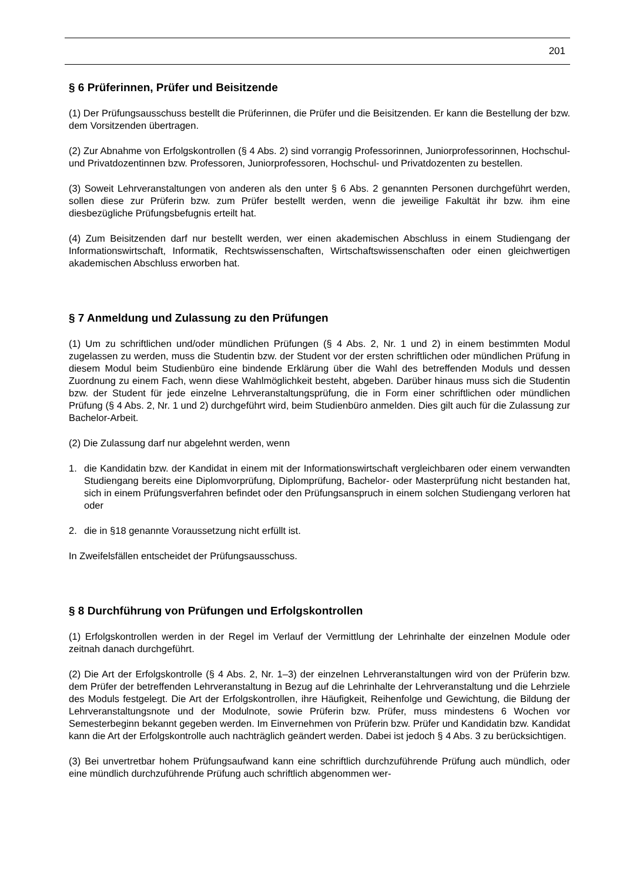201
§ 6 Prüferinnen, Prüfer und Beisitzende
(1) Der Prüfungsausschuss bestellt die Prüferinnen, die Prüfer und die Beisitzenden. Er kann die Bestellung der bzw. dem Vorsitzenden übertragen.
(2) Zur Abnahme von Erfolgskontrollen (§ 4 Abs. 2) sind vorrangig Professorinnen, Juniorprofessorinnen, Hochschul- und Privatdozentinnen bzw. Professoren, Juniorprofessoren, Hochschul- und Privatdozenten zu bestellen.
(3) Soweit Lehrveranstaltungen von anderen als den unter § 6 Abs. 2 genannten Personen durchgeführt werden, sollen diese zur Prüferin bzw. zum Prüfer bestellt werden, wenn die jeweilige Fakultät ihr bzw. ihm eine diesbezügliche Prüfungsbefugnis erteilt hat.
(4) Zum Beisitzenden darf nur bestellt werden, wer einen akademischen Abschluss in einem Studiengang der Informationswirtschaft, Informatik, Rechtswissenschaften, Wirtschaftswissenschaften oder einen gleichwertigen akademischen Abschluss erworben hat.
§ 7 Anmeldung und Zulassung zu den Prüfungen
(1) Um zu schriftlichen und/oder mündlichen Prüfungen (§ 4 Abs. 2, Nr. 1 und 2) in einem bestimmten Modul zugelassen zu werden, muss die Studentin bzw. der Student vor der ersten schriftlichen oder mündlichen Prüfung in diesem Modul beim Studienbüro eine bindende Erklärung über die Wahl des betreffenden Moduls und dessen Zuordnung zu einem Fach, wenn diese Wahlmöglichkeit besteht, abgeben. Darüber hinaus muss sich die Studentin bzw. der Student für jede einzelne Lehrveranstaltungsprüfung, die in Form einer schriftlichen oder mündlichen Prüfung (§ 4 Abs. 2, Nr. 1 und 2) durchgeführt wird, beim Studienbüro anmelden. Dies gilt auch für die Zulassung zur Bachelor-Arbeit.
(2) Die Zulassung darf nur abgelehnt werden, wenn
1. die Kandidatin bzw. der Kandidat in einem mit der Informationswirtschaft vergleichbaren oder einem verwandten Studiengang bereits eine Diplomvorprüfung, Diplomprüfung, Bachelor- oder Masterprüfung nicht bestanden hat, sich in einem Prüfungsverfahren befindet oder den Prüfungsanspruch in einem solchen Studiengang verloren hat oder
2. die in §18 genannte Voraussetzung nicht erfüllt ist.
In Zweifelsfällen entscheidet der Prüfungsausschuss.
§ 8 Durchführung von Prüfungen und Erfolgskontrollen
(1) Erfolgskontrollen werden in der Regel im Verlauf der Vermittlung der Lehrinhalte der einzelnen Module oder zeitnah danach durchgeführt.
(2) Die Art der Erfolgskontrolle (§ 4 Abs. 2, Nr. 1–3) der einzelnen Lehrveranstaltungen wird von der Prüferin bzw. dem Prüfer der betreffenden Lehrveranstaltung in Bezug auf die Lehrinhalte der Lehrveranstaltung und die Lehrziele des Moduls festgelegt. Die Art der Erfolgskontrollen, ihre Häufigkeit, Reihenfolge und Gewichtung, die Bildung der Lehrveranstaltungsnote und der Modulnote, sowie Prüferin bzw. Prüfer, muss mindestens 6 Wochen vor Semesterbeginn bekannt gegeben werden. Im Einvernehmen von Prüferin bzw. Prüfer und Kandidatin bzw. Kandidat kann die Art der Erfolgskontrolle auch nachträglich geändert werden. Dabei ist jedoch § 4 Abs. 3 zu berücksichtigen.
(3) Bei unvertretbar hohem Prüfungsaufwand kann eine schriftlich durchzuführende Prüfung auch mündlich, oder eine mündlich durchzuführende Prüfung auch schriftlich abgenommen wer-